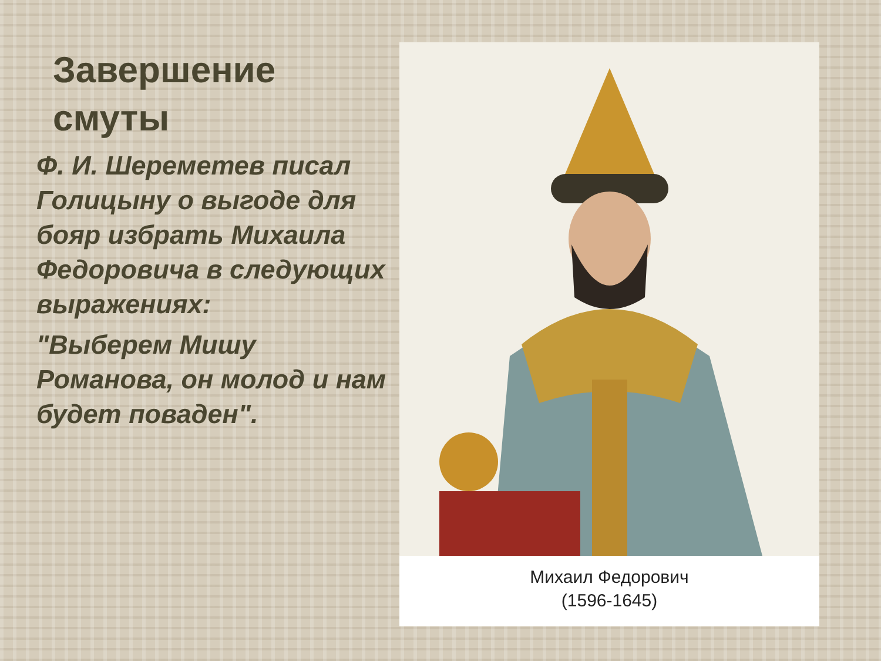Завершение смуты
Ф. И. Шереметев писал Голицыну о выгоде для бояр избрать Михаила Федоровича в следующих выражениях:
"Выберем Мишу Романова, он молод и нам будет поваден".
Михаил Федорович
(1596-1645)